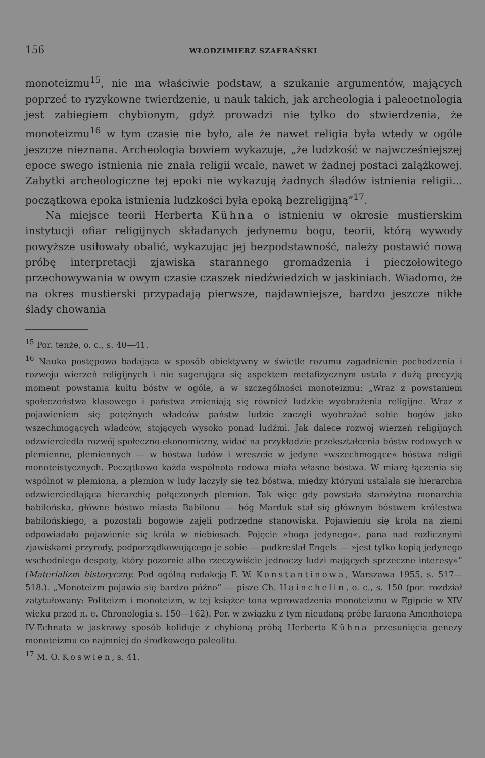156 WŁODZIMIERZ SZAFRAŃSKI
monoteizmu<sup>15</sup>, nie ma właściwie podstaw, a szukanie argumentów, mających poprzeć to ryzykowne twierdzenie, u nauk takich, jak archeologia i paleoetnologia jest zabiegiem chybionym, gdyż prowadzi nie tylko do stwierdzenia, że monoteizmu<sup>16</sup> w tym czasie nie było, ale że nawet religia była wtedy w ogóle jeszcze nieznana. Archeologia bowiem wykazuje, „że ludzkość w najwcześniejszej epoce swego istnienia nie znała religii wcale, nawet w żadnej postaci zalążkowej. Zabytki archeologiczne tej epoki nie wykazują żadnych śladów istnienia religii... początkowa epoka istnienia ludzkości była epoką bezreligijną”<sup>17</sup>.
Na miejsce teorii Herberta Kühna o istnieniu w okresie mustierskim instytucji ofiar religijnych składanych jedynemu bogu, teorii, którą wywody powyższe usiłowały obalić, wykazując jej bezpodstawność, należy postawić nową próbę interpretacji zjawiska starannego gromadzenia i pieczołowitego przechowywania w owym czasie czaszek niedźwiedzich w jaskiniach. Wiadomo, że na okres mustierski przypadają pierwsze, najdawniejsze, bardzo jeszcze nikłe ślady chowania
<sup>15</sup> Por. tenże, o. c., s. 40—41.
<sup>16</sup> Nauka postępowa badająca w sposób obiektywny w świetle rozumu zagadnienie pochodzenia i rozwoju wierzeń religijnych i nie sugerująca się aspektem metafizycznym ustala z dużą precyzją moment powstania kultu bóstw w ogóle, a w szczególności monoteizmu: „Wraz z powstaniem społeczeństwa klasowego i państwa zmieniają się również ludzkie wyobrażenia religijne. Wraz z pojawieniem się potężnych władców państw ludzie zaczęli wyobrażać sobie bogów jako wszechmogących władców, stojących wysoko ponad ludźmi. Jak dalece rozwój wierzeń religijnych odzwierciedla rozwój społeczno-ekonomiczny, widać na przykładzie przekształcenia bóstw rodowych w plemienne, plemiennych — w bóstwa ludów i wreszcie w jedyne »wszechmogące« bóstwa religii monoteistycznych. Początkowo każda wspólnota rodowa miała własne bóstwa. W miarę łączenia się wspólnot w plemiona, a plemion w ludy łączyły się też bóstwa, między którymi ustalała się hierarchia odzwierciedlająca hierarchię połączonych plemion. Tak więc gdy powstała starożytna monarchia babilońska, główne bóstwo miasta Babilonu — bóg Marduk stał się głównym bóstwem królestwa babilońskiego, a pozostali bogowie zajęli podrzędne stanowiska. Pojawieniu się króla na ziemi odpowiadało pojawienie się króla w niebiosach. Pojęcie »boga jedynego«, pana nad rozlicznymi zjawiskami przyrody, podporządkowującego je sobie — podkreślał Engels — »jest tylko kopią jedynego wschodniego despoty, który pozornie albo rzeczywiście jednoczy ludzi mających sprzeczne interesy«” (Materializm historyczny. Pod ogólną redakcją F. W. Konstantinowa, Warszawa 1955, s. 517—518.). „Monoteizm pojawia się bardzo późno” — pisze Ch. Hainchelin, o. c., s. 150 (por. rozdział zatytułowany: Politeizm i monoteizm, w tej książce tona wprowadzenia monoteizmu w Egipcie w XIV wieku przed n. e. Chronologia s. 150—162). Por. w związku z tym nieudaną próbę faraona Amenhotepa IV-Echnata w jaskrawy sposób koliduje z chybioną próbą Herberta Kühna przesunięcia genezy monoteizmu co najmniej do środkowego paleolitu.
<sup>17</sup> M. O. Koswien, s. 41.